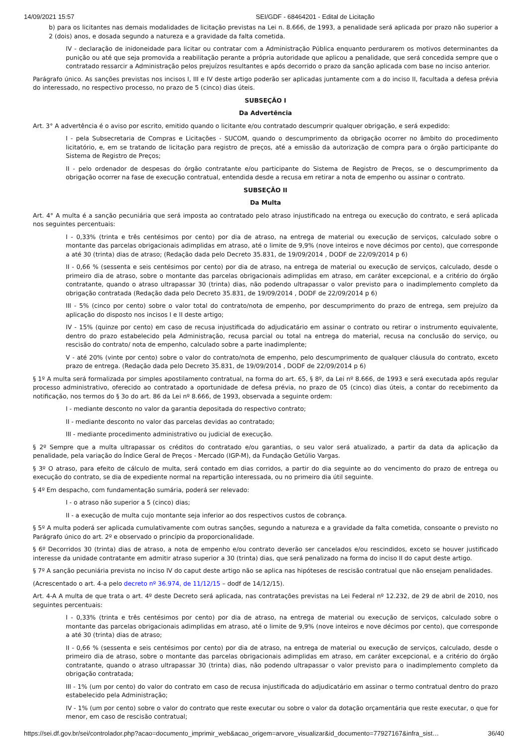14/09/2021 15:57 SEI/GDF - 68464201 - Edital de Licitação
b) para os licitantes nas demais modalidades de licitação previstas na Lei n. 8.666, de 1993, a penalidade será aplicada por prazo não superior a 2 (dois) anos, e dosada segundo a natureza e a gravidade da falta cometida.
IV - declaração de inidoneidade para licitar ou contratar com a Administração Pública enquanto perdurarem os motivos determinantes da punição ou até que seja promovida a reabilitação perante a própria autoridade que aplicou a penalidade, que será concedida sempre que o contratado ressarcir a Administração pelos prejuízos resultantes e após decorrido o prazo da sanção aplicada com base no inciso anterior.
Parágrafo único. As sanções previstas nos incisos I, III e IV deste artigo poderão ser aplicadas juntamente com a do inciso II, facultada a defesa prévia do interessado, no respectivo processo, no prazo de 5 (cinco) dias úteis.
SUBSEÇÃO I
Da Advertência
Art. 3° A advertência é o aviso por escrito, emitido quando o licitante e/ou contratado descumprir qualquer obrigação, e será expedido:
I - pela Subsecretaria de Compras e Licitações - SUCOM, quando o descumprimento da obrigação ocorrer no âmbito do procedimento licitatório, e, em se tratando de licitação para registro de preços, até a emissão da autorização de compra para o órgão participante do Sistema de Registro de Preços;
II - pelo ordenador de despesas do órgão contratante e/ou participante do Sistema de Registro de Preços, se o descumprimento da obrigação ocorrer na fase de execução contratual, entendida desde a recusa em retirar a nota de empenho ou assinar o contrato.
SUBSEÇÃO II
Da Multa
Art. 4° A multa é a sanção pecuniária que será imposta ao contratado pelo atraso injustificado na entrega ou execução do contrato, e será aplicada nos seguintes percentuais:
I - 0,33% (trinta e três centésimos por cento) por dia de atraso, na entrega de material ou execução de serviços, calculado sobre o montante das parcelas obrigacionais adimplidas em atraso, até o limite de 9,9% (nove inteiros e nove décimos por cento), que corresponde a até 30 (trinta) dias de atraso; (Redação dada pelo Decreto 35.831, de 19/09/2014 , DODF de 22/09/2014 p 6)
II - 0,66 % (sessenta e seis centésimos por cento) por dia de atraso, na entrega de material ou execução de serviços, calculado, desde o primeiro dia de atraso, sobre o montante das parcelas obrigacionais adimplidas em atraso, em caráter excepcional, e a critério do órgão contratante, quando o atraso ultrapassar 30 (trinta) dias, não podendo ultrapassar o valor previsto para o inadimplemento completo da obrigação contratada (Redação dada pelo Decreto 35.831, de 19/09/2014 , DODF de 22/09/2014 p 6)
III - 5% (cinco por cento) sobre o valor total do contrato/nota de empenho, por descumprimento do prazo de entrega, sem prejuízo da aplicação do disposto nos incisos I e II deste artigo;
IV - 15% (quinze por cento) em caso de recusa injustificada do adjudicatário em assinar o contrato ou retirar o instrumento equivalente, dentro do prazo estabelecido pela Administração, recusa parcial ou total na entrega do material, recusa na conclusão do serviço, ou rescisão do contrato/ nota de empenho, calculado sobre a parte inadimplente;
V - até 20% (vinte por cento) sobre o valor do contrato/nota de empenho, pelo descumprimento de qualquer cláusula do contrato, exceto prazo de entrega. (Redação dada pelo Decreto 35.831, de 19/09/2014 , DODF de 22/09/2014 p 6)
§ 1º A multa será formalizada por simples apostilamento contratual, na forma do art. 65, § 8º, da Lei nº 8.666, de 1993 e será executada após regular processo administrativo, oferecido ao contratado a oportunidade de defesa prévia, no prazo de 05 (cinco) dias úteis, a contar do recebimento da notificação, nos termos do § 3o do art. 86 da Lei nº 8.666, de 1993, observada a seguinte ordem:
I - mediante desconto no valor da garantia depositada do respectivo contrato;
II - mediante desconto no valor das parcelas devidas ao contratado;
III - mediante procedimento administrativo ou judicial de execução.
§ 2º Sempre que a multa ultrapassar os créditos do contratado e/ou garantias, o seu valor será atualizado, a partir da data da aplicação da penalidade, pela variação do Índice Geral de Preços - Mercado (IGP-M), da Fundação Getúlio Vargas.
§ 3º O atraso, para efeito de cálculo de multa, será contado em dias corridos, a partir do dia seguinte ao do vencimento do prazo de entrega ou execução do contrato, se dia de expediente normal na repartição interessada, ou no primeiro dia útil seguinte.
§ 4º Em despacho, com fundamentação sumária, poderá ser relevado:
I - o atraso não superior a 5 (cinco) dias;
II - a execução de multa cujo montante seja inferior ao dos respectivos custos de cobrança.
§ 5º A multa poderá ser aplicada cumulativamente com outras sanções, segundo a natureza e a gravidade da falta cometida, consoante o previsto no Parágrafo único do art. 2º e observado o princípio da proporcionalidade.
§ 6º Decorridos 30 (trinta) dias de atraso, a nota de empenho e/ou contrato deverão ser cancelados e/ou rescindidos, exceto se houver justificado interesse da unidade contratante em admitir atraso superior a 30 (trinta) dias, que será penalizado na forma do inciso II do caput deste artigo.
§ 7º A sanção pecuniária prevista no inciso IV do caput deste artigo não se aplica nas hipóteses de rescisão contratual que não ensejam penalidades.
(Acrescentado o art. 4-a pelo decreto nº 36.974, de 11/12/15 – dodf de 14/12/15).
Art. 4-A A multa de que trata o art. 4º deste Decreto será aplicada, nas contratações previstas na Lei Federal nº 12.232, de 29 de abril de 2010, nos seguintes percentuais:
I - 0,33% (trinta e três centésimos por cento) por dia de atraso, na entrega de material ou execução de serviços, calculado sobre o montante das parcelas obrigacionais adimplidas em atraso, até o limite de 9,9% (nove inteiros e nove décimos por cento), que corresponde a até 30 (trinta) dias de atraso;
II - 0,66 % (sessenta e seis centésimos por cento) por dia de atraso, na entrega de material ou execução de serviços, calculado, desde o primeiro dia de atraso, sobre o montante das parcelas obrigacionais adimplidas em atraso, em caráter excepcional, e a critério do órgão contratante, quando o atraso ultrapassar 30 (trinta) dias, não podendo ultrapassar o valor previsto para o inadimplemento completo da obrigação contratada;
III - 1% (um por cento) do valor do contrato em caso de recusa injustificada do adjudicatário em assinar o termo contratual dentro do prazo estabelecido pela Administração;
IV - 1% (um por cento) sobre o valor do contrato que reste executar ou sobre o valor da dotação orçamentária que reste executar, o que for menor, em caso de rescisão contratual;
https://sei.df.gov.br/sei/controlador.php?acao=documento_imprimir_web&acao_origem=arvore_visualizar&id_documento=77927167&infra_sist… 36/40